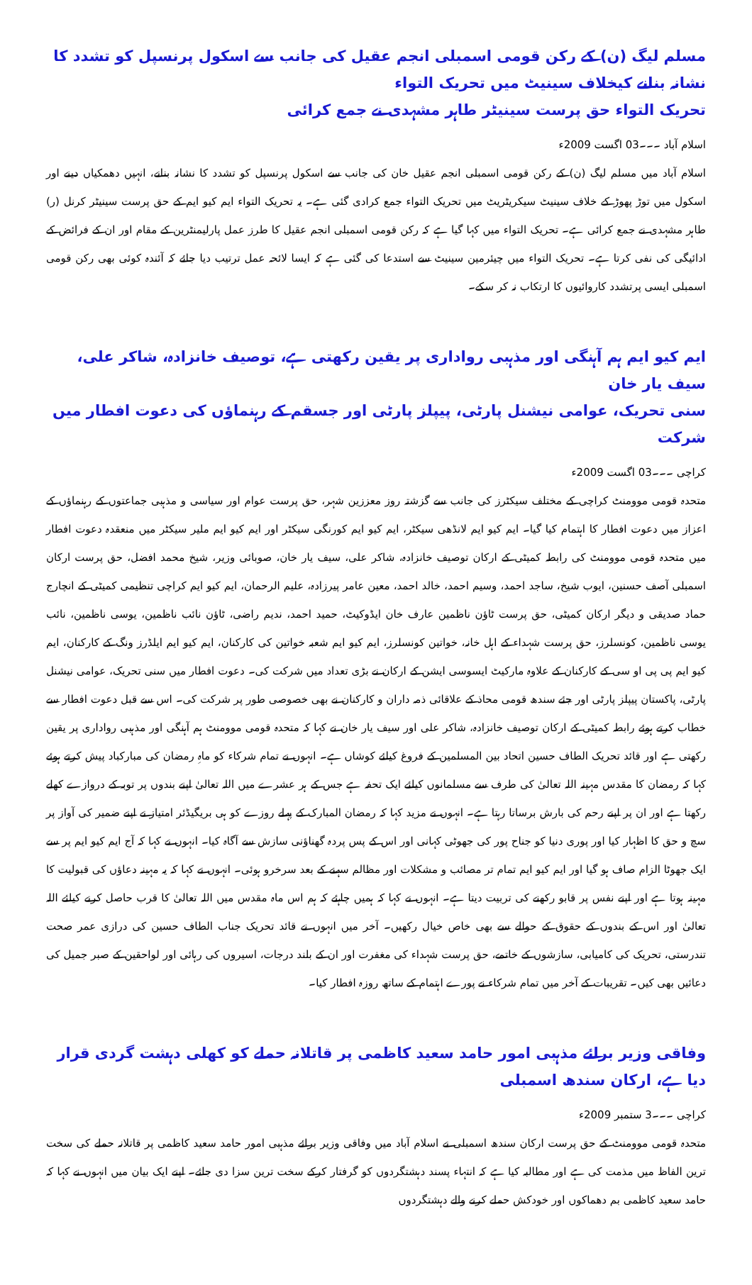مسلم لیگ (ن) کے رکن قومی اسمبلی انجم عقیل کی جانب سے اسکول پرنسپل کو تشدد کا نشانہ بنانے کیخلاف سینیٹ میں تحریک التواء
تحریک التواء حق پرست سینیٹر طاہر مشہدی نے جمع کرائی
اسلام آباد ۔۔۔03 اگست 2009ء
اسلام آباد میں مسلم لیگ (ن) کے رکن قومی اسمبلی انجم عقیل خان کی جانب سے اسکول پرنسپل کو تشدد کا نشانہ بنانے، انہیں دھمکیاں دینے اور اسکول میں توڑ پھوڑ کے خلاف سینیٹ سیکریٹریٹ میں تحریک التواء جمع کرادی گئی ہے۔ یہ تحریک التواء ایم کیو ایم کے حق پرست سینیٹر کرنل (ر) طاہر مشہدی نے جمع کرائی ہے۔ تحریک التواء میں کہا گیا ہے کہ رکن قومی اسمبلی انجم عقیل کا طرز عمل پارلیمنٹرین کے مقام اور ان کے فرائض کے ادائیگی کی نفی کرتا ہے۔ تحریک التواء میں چیئرمین سینیٹ سے استدعا کی گئی ہے کہ ایسا لائحہ عمل ترتیب دیا جائے کہ آئندہ کوئی بھی رکن قومی اسمبلی ایسی پرتشدد کاروائیوں کا ارتکاب نہ کر سکے۔
ایم کیو ایم ہم آہنگی اور مذہبی رواداری پر یقین رکھتی ہے، توصیف خانزادہ، شاکر علی، سیف یار خان
سنی تحریک، عوامی نیشنل پارٹی، پیپلز پارٹی اور جسقم کے رہنماؤں کی دعوت افطار میں شرکت
کراچی ۔۔۔03 اگست 2009ء
متحدہ قومی موومنٹ کراچی کے مختلف سیکٹرز کی جانب سے گزشتہ روز معززین شہر، حق پرست عوام اور سیاسی و مذہبی جماعتوں کے رہنماؤں کے اعزاز میں دعوت افطار کا اہتمام کیا گیا۔ ایم کیو ایم لانڈھی سیکٹر، ایم کیو ایم کورنگی سیکٹر اور ایم کیو ایم ملیر سیکٹر میں منعقدہ دعوت افطار میں متحدہ قومی موومنٹ کی رابطہ کمیٹی کے ارکان توصیف خانزادہ، شاکر علی، سیف یار خان، صوبائی وزیر، شیخ محمد افضل، حق پرست ارکان اسمبلی آصف حسنین، ایوب شیخ، ساجد احمد، وسیم احمد، خالد احمد، معین عامر پیرزادہ، علیم الرحمان، ایم کیو ایم کراچی تنظیمی کمیٹی کے انچارج حماد صدیقی و دیگر ارکان کمیٹی، حق پرست ٹاؤن ناظمین عارف خان ایڈوکیٹ، حمید احمد، ندیم راضی، ٹاؤن نائب ناظمین، یوسی ناظمین، نائب یوسی ناظمین، کونسلرز، حق پرست شہداء کے اہل خانہ، خواتین کونسلرز، ایم کیو ایم شعبہ خواتین کی کارکنان، ایم کیو ایم ایلڈرز ونگ کے کارکنان، ایم کیو ایم پی پی او سی کے کارکنان کے علاوہ مارکیٹ ایسوسی ایشن کے ارکان نے بڑی تعداد میں شرکت کی۔ دعوت افطار میں سنی تحریک، عوامی نیشنل پارٹی، پاکستان پیپلز پارٹی اور جئے سندھ قومی محاذ کے علاقائی ذمہ داران و کارکنان نے بھی خصوصی طور پر شرکت کی۔ اس سے قبل دعوت افطار سے خطاب کرتے ہوئے رابطہ کمیٹی کے ارکان توصیف خانزادہ، شاکر علی اور سیف یار خان نے کہا کہ متحدہ قومی موومنٹ ہم آہنگی اور مذہبی رواداری پر یقین رکھتی ہے اور قائد تحریک الطاف حسین اتحاد بین المسلمین کے فروغ کیلئے کوشاں ہے۔ انہوں نے تمام شرکاء کو ماہِ رمضان کی مبارکباد پیش کرتے ہوئے کہا کہ رمضان کا مقدس مہینہ اللہ تعالیٰ کی طرف سے مسلمانوں کیلئے ایک تحفہ ہے جس کے ہر عشرے میں اللہ تعالیٰ اپنے بندوں پر توبہ کے دروازے کھلے رکھتا ہے اور ان پر اپنے رحم کی بارش برساتا رہتا ہے۔ انہوں نے مزید کہا کہ رمضان المبارک کے پہلے روزے کو ہی بریگیڈئر امتیاز نے اپنے ضمیر کی آواز پر سچ و حق کا اظہار کیا اور پوری دنیا کو جناح پور کی جھوٹی کہانی اور اس کے پس پردہ گھناؤنی سازش سے آگاہ کیا۔ انہوں نے کہا کہ آج ایم کیو ایم پر سے ایک جھوٹا الزام صاف ہو گیا اور ایم کیو ایم تمام تر مصائب و مشکلات اور مظالم سہنے کے بعد سرخرو ہوئی۔ انہوں نے کہا کہ یہ مہینہ دعاؤں کی قبولیت کا مہینہ ہوتا ہے اور اپنے نفس پر قابو رکھنے کی تربیت دیتا ہے۔ انہوں نے کہا کہ ہمیں چاہئے کہ ہم اس ماہ مقدس میں اللہ تعالیٰ کا قرب حاصل کرنے کیلئے اللہ تعالیٰ اور اس کے بندوں کے حقوق کے حوالے سے بھی خاص خیال رکھیں۔ آخر میں انہوں نے قائد تحریک جناب الطاف حسین کی درازی عمر صحت تندرستی، تحریک کی کامیابی، سازشوں کے خاتمے، حق پرست شہداء کی مغفرت اور ان کے بلند درجات، اسیروں کی رہائی اور لواحقین کے صبر جمیل کی دعائیں بھی کیں۔ تقریبات کے آخر میں تمام شرکاء نے پورے اہتمام کے ساتھ روزہ افطار کیا۔
وفاقی وزیر برائے مذہبی امور حامد سعید کاظمی پر قاتلانہ حملے کو کھلی دہشت گردی قرار دیا ہے، ارکان سندھ اسمبلی
کراچی ۔۔۔3 ستمبر 2009ء
متحدہ قومی موومنٹ کے حق پرست ارکان سندھ اسمبلی نے اسلام آباد میں وفاقی وزیر برائے مذہبی امور حامد سعید کاظمی پر قاتلانہ حملے کی سخت ترین الفاظ میں مذمت کی ہے اور مطالبہ کیا ہے کہ انتہاء پسند دہشتگردوں کو گرفتار کرکے سخت ترین سزا دی جائے۔ اپنے ایک بیان میں انہوں نے کہا کہ حامد سعید کاظمی بم دھماکوں اور خودکش حملے کرنے والے دہشتگردوں